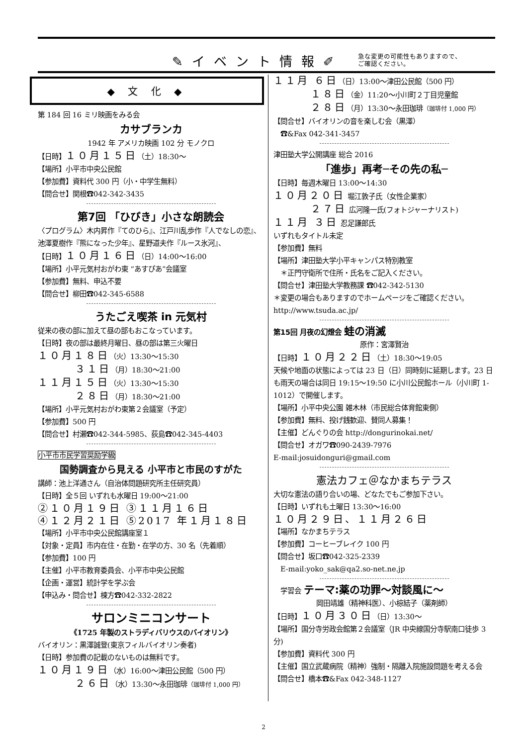✎イベント情報✐ 急な変更の可能性もありますので、
ご確認ください。
◆ 文 化 ◆
第 184 回 16 ミリ映画をみる会
カサブランカ
1942 年 アメリカ映画 102 分 モノクロ
【日時】１０月１５日（土）18:30～
【場所】小平市中央公民館
【参加費】資料代 300 円（小・中学生無料）
【問合せ】関根☎042-342-3435
第7回 「ひびき」小さな朗読会
〈プログラム〉木内昇作『てのひら』、江戸川乱歩作『人でなしの恋』、池澤夏樹作『熊になった少年』、星野道夫作『ルース氷河』、
【日時】１０月１６日（日）14:00～16:00
【場所】小平元気村おがわ東 “あすぴあ”会議室
【参加費】無料、申込不要
【問合せ】柳田☎042-345-6588
うたごえ喫茶 in 元気村
従来の夜の部に加えて昼の部もおこなっています。
【日時】夜の部は最終月曜日、昼の部は第三火曜日
１０月１８日（火）13:30～15:30
３１日（月）18:30～21:00
１１月１５日（火）13:30～15:30
２８日（月）18:30～21:00
【場所】小平元気村おがわ東第２会議室（予定）
【参加費】500 円
【問合せ】村瀬☎042-344-5985、荻島☎042-345-4403
小平市市民学習奨励学級
国勢調査から見える 小平市と市民のすがた
講師：池上洋通さん（自治体問題研究所主任研究員）
【日時】全５回 いずれも水曜日 19:00～21:00
②１０月１９日 ③１１月１６日
④１２月２１日 ⑤2017 年１月１８日
【場所】小平市中央公民館講座室１
【対象・定員】市内在住・在勤・在学の方、30 名（先着順）
【参加費】100 円
【主催】小平市教育委員会、小平市中央公民館
【企画・運営】統計学を学ぶ会
【申込み・問合せ】棟方☎042-332-2822
サロンミニコンサート
《1725 年製のストラディバリウスのバイオリン》
バイオリン：黒澤誠登(東京フィルバイオリン奏者)
【日時】参加費の記載のないものは無料です。
１０月１９日（水）16:00～津田公民館（500 円）
２６日（水）13:30～永田珈琲（珈琲付 1,000 円）
１１月 ６日（日）13:00～津田公民館（500 円）
１８日（金）11:20～小川町２丁目児童館
２８日（月）13:30～永田珈琲（珈琲付 1,000 円）
【問合せ】バイオリンの音を楽しむ会（黒澤）
　☎&Fax 042-341-3457
津田塾大学公開講座 総合 2016
「進歩」再考─その先の私─
【日時】毎週木曜日 13:00～14:30
１０月２０日 堀江敦子氏（女性企業家）
２７日 広河隆一氏(フォトジャーナリスト)
１１月 ３日 忍足謙郎氏
いずれもタイトル未定
【参加費】無料
【場所】津田塾大学小平キャンパス特別教室
　＊正門守衛所で住所・氏名をご記入ください。
【問合せ】津田塾大学教務課 ☎042-342-5130
＊変更の場合もありますのでホームページをご確認ください。
http://www.tsuda.ac.jp/
第15回 月夜の幻燈会 蛙の消滅
原作：宮澤賢治
【日時】１０月２２日（土）18:30～19:05
天候や地面の状態によっては 23 日（日）同時刻に延期します。23 日も雨天の場合は同日 19:15～19:50 に小川公民館ホール（小川町 1-1012）で開催します。
【場所】小平中央公園 雑木林（市民総合体育館東側）
【参加費】無料、投げ銭歓迎、賛同人募集！
【主催】どんぐりの会 http://dongurinokai.net/
【問合せ】オガワ☎090-2439-7976
E-mail:josuidonguri@gmail.com
憲法カフェ＠なかまちテラス
大切な憲法の語り合いの場、どなたでもご参加下さい。
【日時】いずれも土曜日 13:30～16:00
１０月２９日、１１月２６日
【場所】なかまちテラス
【参加費】コーヒーブレイク 100 円
【問合せ】坂口☎042-325-2339
　E-mail:yoko_sak@qa2.so-net.ne.jp
　学習会 テーマ:薬の功罪～対談風に～
岡田靖雄（精神科医）、小椋結子（薬剤師）
【日時】１０月３０日（日）13:30～
【場所】国分寺労政会館第２会議室（JR 中央線国分寺駅南口徒歩 3 分)
【参加費】資料代 300 円
【主催】国立武蔵病院（精神）強制・隔離入院施設問題を考える会
【問合せ】橋本☎&Fax 042-348-1127
2